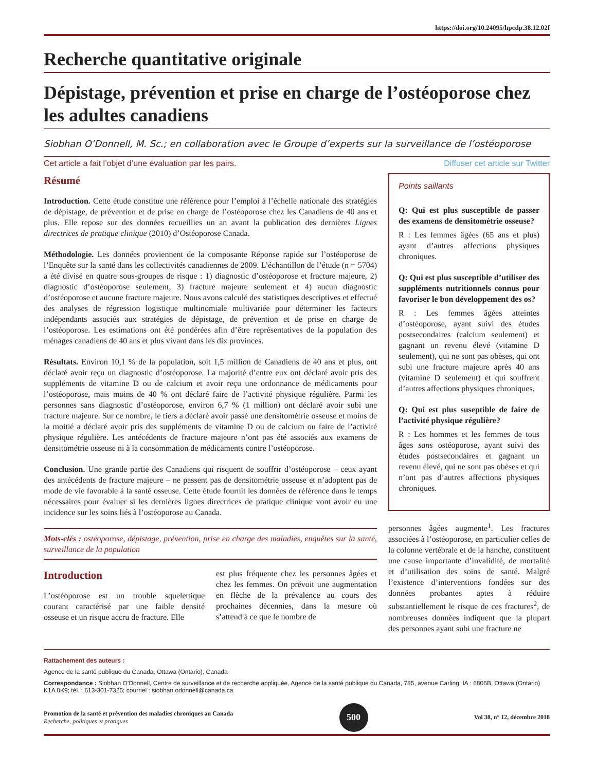https://doi.org/10.24095/hpcdp.38.12.02f
Recherche quantitative originale
Dépistage, prévention et prise en charge de l’ostéoporose chez les adultes canadiens
Siobhan O’Donnell, M. Sc.; en collaboration avec le Groupe d’experts sur la surveillance de l’ostéoporose
Cet article a fait l’objet d’une évaluation par les pairs. Diffuser cet article sur Twitter
Résumé
Introduction. Cette étude constitue une référence pour l’emploi à l’échelle nationale des stratégies de dépistage, de prévention et de prise en charge de l’ostéoporose chez les Canadiens de 40 ans et plus. Elle repose sur des données recueillies un an avant la publication des dernières Lignes directrices de pratique clinique (2010) d’Ostéoporose Canada.
Méthodologie. Les données proviennent de la composante Réponse rapide sur l’ostéoporose de l’Enquête sur la santé dans les collectivités canadiennes de 2009. L’échantillon de l’étude (n = 5704) a été divisé en quatre sous-groupes de risque : 1) diagnostic d’ostéoporose et fracture majeure, 2) diagnostic d’ostéoporose seulement, 3) fracture majeure seulement et 4) aucun diagnostic d’ostéoporose et aucune fracture majeure. Nous avons calculé des statistiques descriptives et effectué des analyses de régression logistique multinomiale multivariée pour déterminer les facteurs indépendants associés aux stratégies de dépistage, de prévention et de prise en charge de l’ostéoporose. Les estimations ont été pondérées afin d’être représentatives de la population des ménages canadiens de 40 ans et plus vivant dans les dix provinces.
Résultats. Environ 10,1 % de la population, soit 1,5 million de Canadiens de 40 ans et plus, ont déclaré avoir reçu un diagnostic d’ostéoporose. La majorité d’entre eux ont déclaré avoir pris des suppléments de vitamine D ou de calcium et avoir reçu une ordonnance de médicaments pour l’ostéoporose, mais moins de 40 % ont déclaré faire de l’activité physique régulière. Parmi les personnes sans diagnostic d’ostéoporose, environ 6,7 % (1 million) ont déclaré avoir subi une fracture majeure. Sur ce nombre, le tiers a déclaré avoir passé une densitométrie osseuse et moins de la moitié a déclaré avoir pris des suppléments de vitamine D ou de calcium ou faire de l’activité physique régulière. Les antécédents de fracture majeure n’ont pas été associés aux examens de densitométrie osseuse ni à la consommation de médicaments contre l’ostéoporose.
Conclusion. Une grande partie des Canadiens qui risquent de souffrir d’ostéoporose – ceux ayant des antécédents de fracture majeure – ne passent pas de densitométrie osseuse et n’adoptent pas de mode de vie favorable à la santé osseuse. Cette étude fournit les données de référence dans le temps nécessaires pour évaluer si les dernières lignes directrices de pratique clinique vont avoir eu une incidence sur les soins liés à l’ostéoporose au Canada.
Mots-clés : ostéoporose, dépistage, prévention, prise en charge des maladies, enquêtes sur la santé, surveillance de la population
Introduction
L’ostéoporose est un trouble squelettique courant caractérisé par une faible densité osseuse et un risque accru de fracture. Elle
est plus fréquente chez les personnes âgées et chez les femmes. On prévoit une augmentation en flèche de la prévalence au cours des prochaines décennies, dans la mesure où s’attend à ce que le nombre de
Points saillants
Q: Qui est plus susceptible de passer des examens de densitométrie osseuse?
R : Les femmes âgées (65 ans et plus) ayant d’autres affections physiques chroniques.
Q: Qui est plus susceptible d’utiliser des suppléments nutritionnels connus pour favoriser le bon développement des os?
R : Les femmes âgées atteintes d’ostéoporose, ayant suivi des études postsecondaires (calcium seulement) et gagnant un revenu élevé (vitamine D seulement), qui ne sont pas obèses, qui ont subi une fracture majeure après 40 ans (vitamine D seulement) et qui souffrent d’autres affections physiques chroniques.
Q: Qui est plus suseptible de faire de l’activité physique régulière?
R : Les hommes et les femmes de tous âges sans ostéoporose, ayant suivi des études postsecondaires et gagnant un revenu élevé, qui ne sont pas obèses et qui n’ont pas d’autres affections physiques chroniques.
personnes âgées augmente<sup>1</sup>. Les fractures associées à l’ostéoporose, en particulier celles de la colonne vertébrale et de la hanche, constituent une cause importante d’invalidité, de mortalité et d’utilisation des soins de santé. Malgré l’existence d’interventions fondées sur des données probantes aptes à réduire substantiellement le risque de ces fractures<sup>2</sup>, de nombreuses données indiquent que la plupart des personnes ayant subi une fracture ne
Rattachement des auteurs :
Agence de la santé publique du Canada, Ottawa (Ontario), Canada
Correspondance : Siobhan O’Donnell, Centre de surveillance et de recherche appliquée, Agence de la santé publique du Canada, 785, avenue Carling, IA : 6806B, Ottawa (Ontario) K1A 0K9; tél. : 613-301-7325; courriel : siobhan.odonnell@canada.ca
Promotion de la santé et prévention des maladies chroniques au Canada
Recherche, politiques et pratiques
500
Vol 38, n° 12, décembre 2018